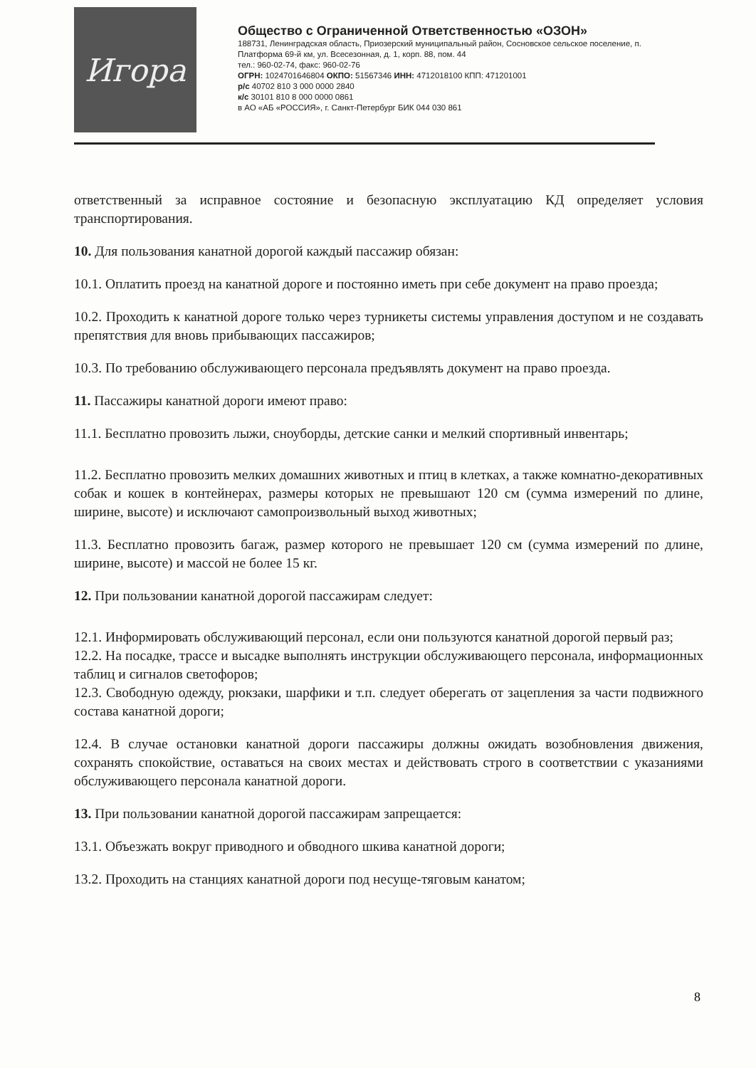Игора
Общество с Ограниченной Ответственностью «ОЗОН»
188731, Ленинградская область, Приозерский муниципальный район, Сосновское сельское поселение, п. Платформа 69-й км, ул. Всесезонная, д. 1, корп. 88, пом. 44
тел.: 960-02-74, факс: 960-02-76
ОГРН: 1024701646804 ОКПО: 51567346 ИНН: 4712018100 КПП: 471201001
р/с 40702 810 3 000 0000 2840
к/с 30101 810 8 000 0000 0861
в АО «АБ «РОССИЯ», г. Санкт-Петербург БИК 044 030 861
ответственный за исправное состояние и безопасную эксплуатацию КД определяет условия транспортирования.
10. Для пользования канатной дорогой каждый пассажир обязан:
10.1. Оплатить проезд на канатной дороге и постоянно иметь при себе документ на право проезда;
10.2. Проходить к канатной дороге только через турникеты системы управления доступом и не создавать препятствия для вновь прибывающих пассажиров;
10.3. По требованию обслуживающего персонала предъявлять документ на право проезда.
11. Пассажиры канатной дороги имеют право:
11.1. Бесплатно провозить лыжи, сноуборды, детские санки и мелкий спортивный инвентарь;
11.2. Бесплатно провозить мелких домашних животных и птиц в клетках, а также комнатно-декоративных собак и кошек в контейнерах, размеры которых не превышают 120 см (сумма измерений по длине, ширине, высоте) и исключают самопроизвольный выход животных;
11.3. Бесплатно провозить багаж, размер которого не превышает 120 см (сумма измерений по длине, ширине, высоте) и массой не более 15 кг.
12. При пользовании канатной дорогой пассажирам следует:
12.1. Информировать обслуживающий персонал, если они пользуются канатной дорогой первый раз;
12.2. На посадке, трассе и высадке выполнять инструкции обслуживающего персонала, информационных таблиц и сигналов светофоров;
12.3. Свободную одежду, рюкзаки, шарфики и т.п. следует оберегать от зацепления за части подвижного состава канатной дороги;
12.4. В случае остановки канатной дороги пассажиры должны ожидать возобновления движения, сохранять спокойствие, оставаться на своих местах и действовать строго в соответствии с указаниями обслуживающего персонала канатной дороги.
13. При пользовании канатной дорогой пассажирам запрещается:
13.1. Объезжать вокруг приводного и обводного шкива канатной дороги;
13.2. Проходить на станциях канатной дороги под несуще-тяговым канатом;
8